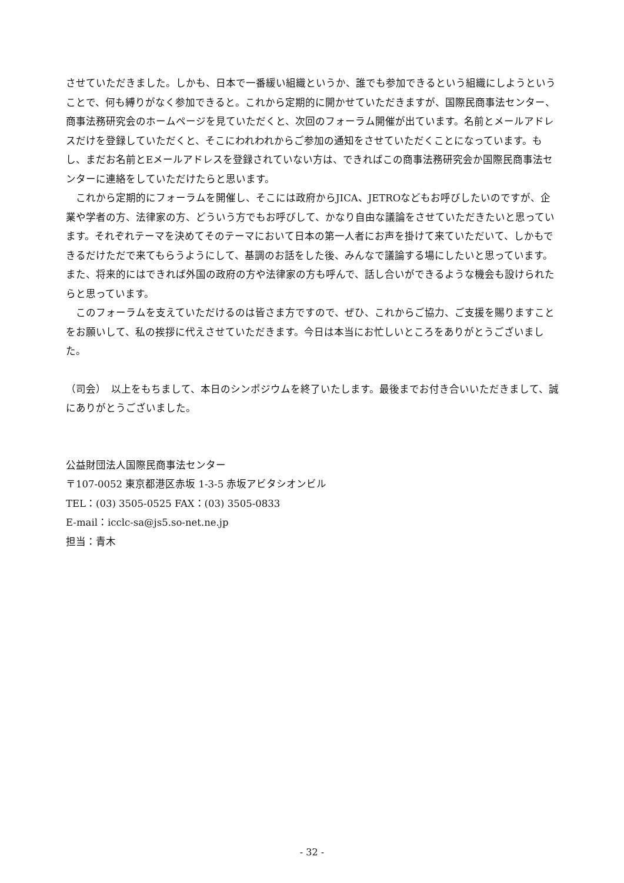させていただきました。しかも、日本で一番緩い組織というか、誰でも参加できるという組織にしようということで、何も縛りがなく参加できると。これから定期的に開かせていただきますが、国際民商事法センター、商事法務研究会のホームページを見ていただくと、次回のフォーラム開催が出ています。名前とメールアドレスだけを登録していただくと、そこにわれわれからご参加の通知をさせていただくことになっています。もし、まだお名前とEメールアドレスを登録されていない方は、できればこの商事法務研究会か国際民商事法センターに連絡をしていただけたらと思います。
　これから定期的にフォーラムを開催し、そこには政府からJICA、JETROなどもお呼びしたいのですが、企業や学者の方、法律家の方、どういう方でもお呼びして、かなり自由な議論をさせていただきたいと思っています。それぞれテーマを決めてそのテーマにおいて日本の第一人者にお声を掛けて来ていただいて、しかもできるだけただで来てもらうようにして、基調のお話をした後、みんなで議論する場にしたいと思っています。また、将来的にはできれば外国の政府の方や法律家の方も呼んで、話し合いができるような機会も設けられたらと思っています。
　このフォーラムを支えていただけるのは皆さま方ですので、ぜひ、これからご協力、ご支援を賜りますことをお願いして、私の挨拶に代えさせていただきます。今日は本当にお忙しいところをありがとうございました。
（司会）　以上をもちまして、本日のシンポジウムを終了いたします。最後までお付き合いいただきまして、誠にありがとうございました。
公益財団法人国際民商事法センター
〒107-0052 東京都港区赤坂 1-3-5 赤坂アビタシオンビル
TEL：(03) 3505-0525 FAX：(03) 3505-0833
E-mail：icclc-sa@js5.so-net.ne.jp
担当：青木
- 32 -